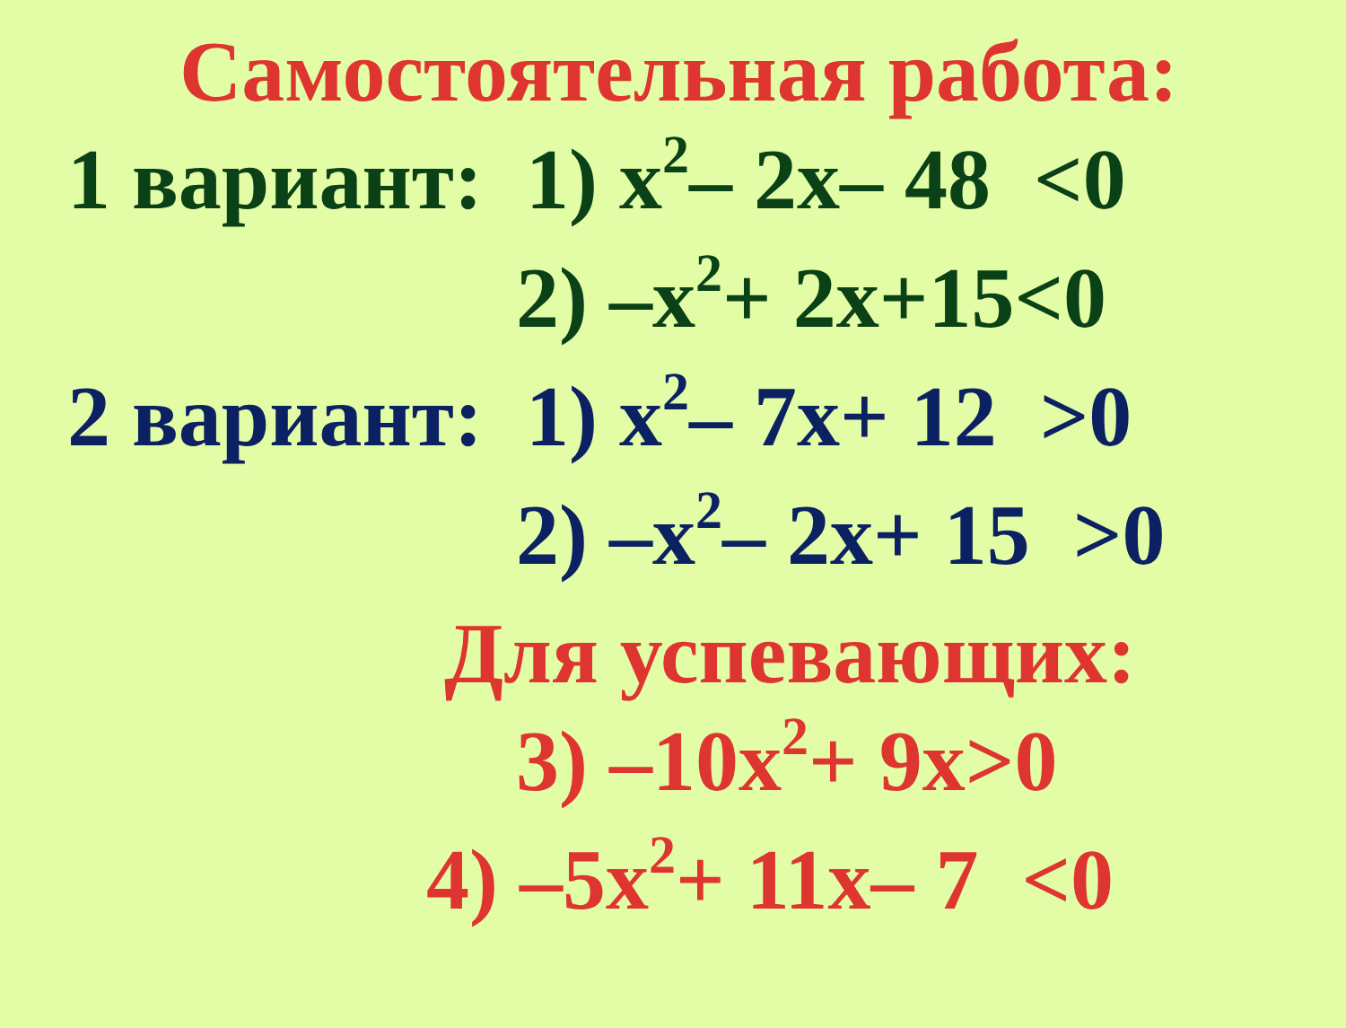Самостоятельная работа:
1 вариант: 1) x<sup>2</sup>– 2x– 48 <0
2) –x<sup>2</sup>+ 2x+15<0
2 вариант: 1) x<sup>2</sup>– 7x+ 12 >0
2) –x<sup>2</sup>– 2x+ 15 >0
Для успевающих:
3) –10x<sup>2</sup>+ 9x>0
4) –5x<sup>2</sup>+ 11x– 7 <0